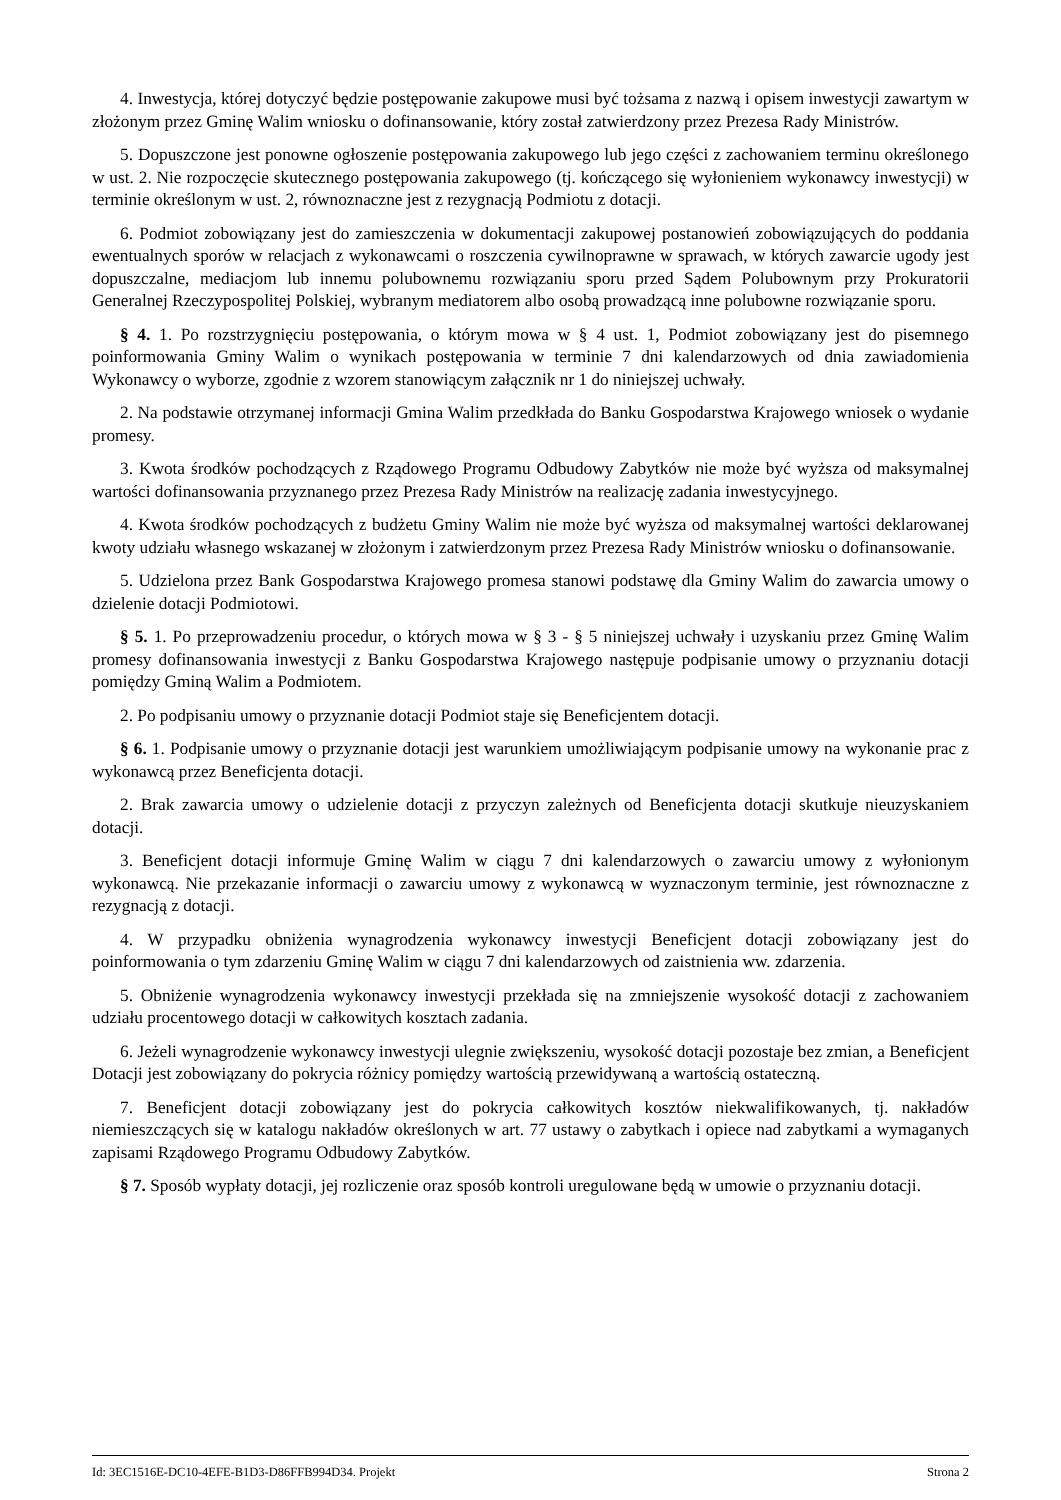4. Inwestycja, której dotyczyć będzie postępowanie zakupowe musi być tożsama z nazwą i opisem inwestycji zawartym w złożonym przez Gminę Walim wniosku o dofinansowanie, który został zatwierdzony przez Prezesa Rady Ministrów.
5. Dopuszczone jest ponowne ogłoszenie postępowania zakupowego lub jego części z zachowaniem terminu określonego w ust. 2. Nie rozpoczęcie skutecznego postępowania zakupowego (tj. kończącego się wyłonieniem wykonawcy inwestycji) w terminie określonym w ust. 2, równoznaczne jest z rezygnacją Podmiotu z dotacji.
6. Podmiot zobowiązany jest do zamieszczenia w dokumentacji zakupowej postanowień zobowiązujących do poddania ewentualnych sporów w relacjach z wykonawcami o roszczenia cywilnoprawne w sprawach, w których zawarcie ugody jest dopuszczalne, mediacjom lub innemu polubownemu rozwiązaniu sporu przed Sądem Polubownym przy Prokuratorii Generalnej Rzeczypospolitej Polskiej, wybranym mediatorem albo osobą prowadzącą inne polubowne rozwiązanie sporu.
§ 4. 1. Po rozstrzygnięciu postępowania, o którym mowa w § 4 ust. 1, Podmiot zobowiązany jest do pisemnego poinformowania Gminy Walim o wynikach postępowania w terminie 7 dni kalendarzowych od dnia zawiadomienia Wykonawcy o wyborze, zgodnie z wzorem stanowiącym załącznik nr 1 do niniejszej uchwały.
2. Na podstawie otrzymanej informacji Gmina Walim przedkłada do Banku Gospodarstwa Krajowego wniosek o wydanie promesy.
3. Kwota środków pochodzących z Rządowego Programu Odbudowy Zabytków nie może być wyższa od maksymalnej wartości dofinansowania przyznanego przez Prezesa Rady Ministrów na realizację zadania inwestycyjnego.
4. Kwota środków pochodzących z budżetu Gminy Walim nie może być wyższa od maksymalnej wartości deklarowanej kwoty udziału własnego wskazanej w złożonym i zatwierdzonym przez Prezesa Rady Ministrów wniosku o dofinansowanie.
5. Udzielona przez Bank Gospodarstwa Krajowego promesa stanowi podstawę dla Gminy Walim do zawarcia umowy o dzielenie dotacji Podmiotowi.
§ 5. 1. Po przeprowadzeniu procedur, o których mowa w § 3 - § 5 niniejszej uchwały i uzyskaniu przez Gminę Walim promesy dofinansowania inwestycji z Banku Gospodarstwa Krajowego następuje podpisanie umowy o przyznaniu dotacji pomiędzy Gminą Walim a Podmiotem.
2. Po podpisaniu umowy o przyznanie dotacji Podmiot staje się Beneficjentem dotacji.
§ 6. 1. Podpisanie umowy o przyznanie dotacji jest warunkiem umożliwiającym podpisanie umowy na wykonanie prac z wykonawcą przez Beneficjenta dotacji.
2. Brak zawarcia umowy o udzielenie dotacji z przyczyn zależnych od Beneficjenta dotacji skutkuje nieuzyskaniem dotacji.
3. Beneficjent dotacji informuje Gminę Walim w ciągu 7 dni kalendarzowych o zawarciu umowy z wyłonionym wykonawcą. Nie przekazanie informacji o zawarciu umowy z wykonawcą w wyznaczonym terminie, jest równoznaczne z rezygnacją z dotacji.
4. W przypadku obniżenia wynagrodzenia wykonawcy inwestycji Beneficjent dotacji zobowiązany jest do poinformowania o tym zdarzeniu Gminę Walim w ciągu 7 dni kalendarzowych od zaistnienia ww. zdarzenia.
5. Obniżenie wynagrodzenia wykonawcy inwestycji przekłada się na zmniejszenie wysokość dotacji z zachowaniem udziału procentowego dotacji w całkowitych kosztach zadania.
6. Jeżeli wynagrodzenie wykonawcy inwestycji ulegnie zwiększeniu, wysokość dotacji pozostaje bez zmian, a Beneficjent Dotacji jest zobowiązany do pokrycia różnicy pomiędzy wartością przewidywaną a wartością ostateczną.
7. Beneficjent dotacji zobowiązany jest do pokrycia całkowitych kosztów niekwalifikowanych, tj. nakładów niemieszczących się w katalogu nakładów określonych w art. 77 ustawy o zabytkach i opiece nad zabytkami a wymaganych zapisami Rządowego Programu Odbudowy Zabytków.
§ 7. Sposób wypłaty dotacji, jej rozliczenie oraz sposób kontroli uregulowane będą w umowie o przyznaniu dotacji.
Id: 3EC1516E-DC10-4EFE-B1D3-D86FFB994D34. Projekt Strona 2